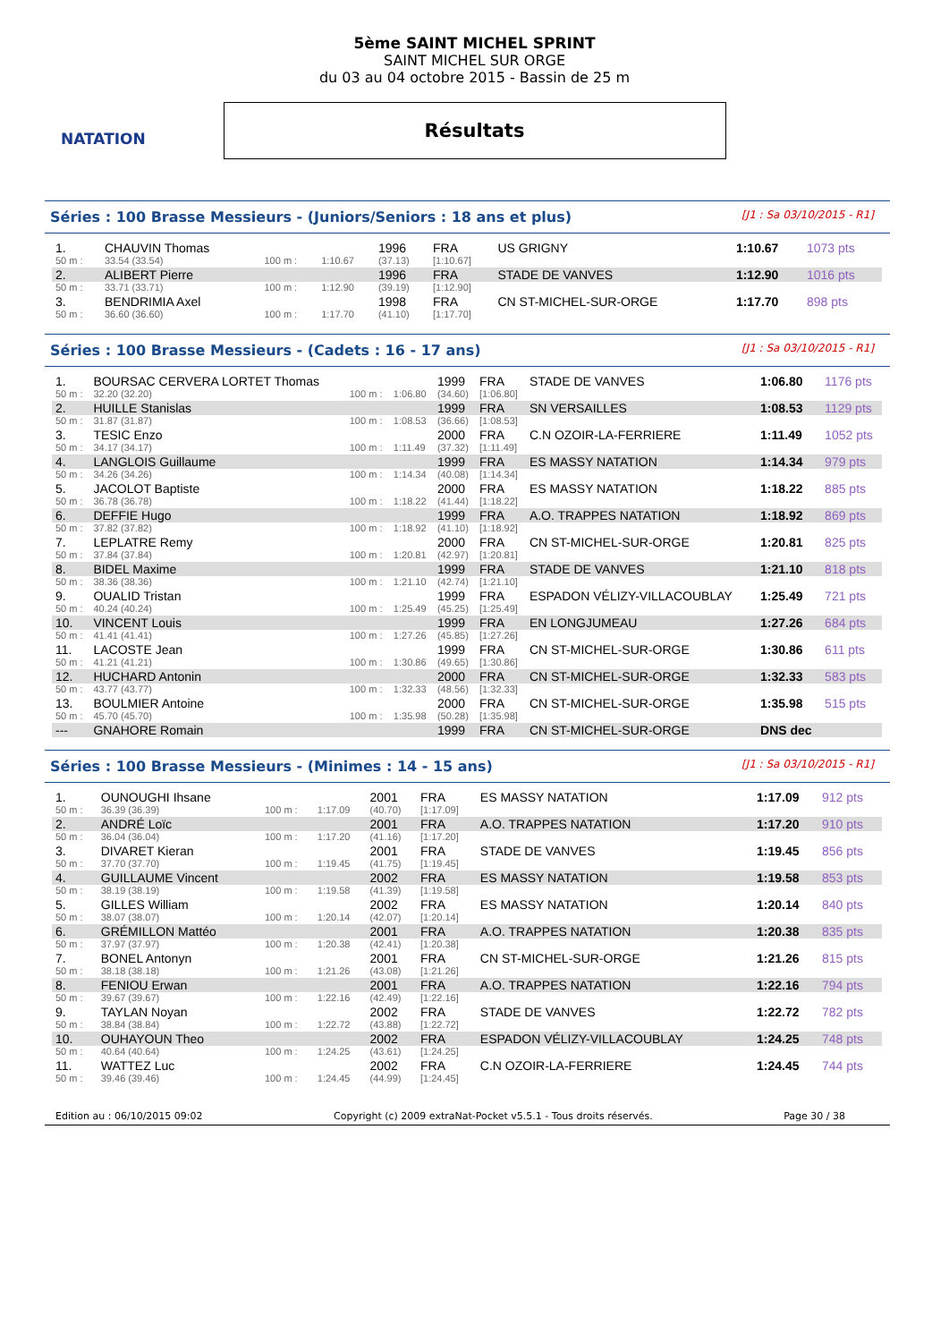NATATION
5ème SAINT MICHEL SPRINT
SAINT MICHEL SUR ORGE
du 03 au 04 octobre 2015 - Bassin de 25 m
Résultats
Séries : 100 Brasse Messieurs - (Juniors/Seniors : 18 ans et plus) [J1 : Sa 03/10/2015 - R1]
| 1. | CHAUVIN Thomas | | | 1996 | FRA | US GRIGNY | 1:10.67 | 1073 pts |
| 50 m : | 33.54 (33.54) | 100 m : | 1:10.67 | (37.13) | [1:10.67] | | | |
| 2. | ALIBERT Pierre | | | 1996 | FRA | STADE DE VANVES | 1:12.90 | 1016 pts |
| 50 m : | 33.71 (33.71) | 100 m : | 1:12.90 | (39.19) | [1:12.90] | | | |
| 3. | BENDRIMIA Axel | | | 1998 | FRA | CN ST-MICHEL-SUR-ORGE | 1:17.70 | 898 pts |
| 50 m : | 36.60 (36.60) | 100 m : | 1:17.70 | (41.10) | [1:17.70] | | | |
Séries : 100 Brasse Messieurs - (Cadets : 16 - 17 ans) [J1 : Sa 03/10/2015 - R1]
| 1. | BOURSAC CERVERA LORTET Thomas | | | 1999 | FRA | STADE DE VANVES | 1:06.80 | 1176 pts |
| 50 m : | 32.20 (32.20) | 100 m : | 1:06.80 | (34.60) | [1:06.80] | | | |
| 2. | HUILLE Stanislas | | | 1999 | FRA | SN VERSAILLES | 1:08.53 | 1129 pts |
| 50 m : | 31.87 (31.87) | 100 m : | 1:08.53 | (36.66) | [1:08.53] | | | |
| 3. | TESIC Enzo | | | 2000 | FRA | C.N OZOIR-LA-FERRIERE | 1:11.49 | 1052 pts |
| 50 m : | 34.17 (34.17) | 100 m : | 1:11.49 | (37.32) | [1:11.49] | | | |
| 4. | LANGLOIS Guillaume | | | 1999 | FRA | ES MASSY NATATION | 1:14.34 | 979 pts |
| 50 m : | 34.26 (34.26) | 100 m : | 1:14.34 | (40.08) | [1:14.34] | | | |
| 5. | JACOLOT Baptiste | | | 2000 | FRA | ES MASSY NATATION | 1:18.22 | 885 pts |
| 50 m : | 36.78 (36.78) | 100 m : | 1:18.22 | (41.44) | [1:18.22] | | | |
| 6. | DEFFIE Hugo | | | 1999 | FRA | A.O. TRAPPES NATATION | 1:18.92 | 869 pts |
| 50 m : | 37.82 (37.82) | 100 m : | 1:18.92 | (41.10) | [1:18.92] | | | |
| 7. | LEPLATRE Remy | | | 2000 | FRA | CN ST-MICHEL-SUR-ORGE | 1:20.81 | 825 pts |
| 50 m : | 37.84 (37.84) | 100 m : | 1:20.81 | (42.97) | [1:20.81] | | | |
| 8. | BIDEL Maxime | | | 1999 | FRA | STADE DE VANVES | 1:21.10 | 818 pts |
| 50 m : | 38.36 (38.36) | 100 m : | 1:21.10 | (42.74) | [1:21.10] | | | |
| 9. | OUALID Tristan | | | 1999 | FRA | ESPADON VÉLIZY-VILLACOUBLAY | 1:25.49 | 721 pts |
| 50 m : | 40.24 (40.24) | 100 m : | 1:25.49 | (45.25) | [1:25.49] | | | |
| 10. | VINCENT Louis | | | 1999 | FRA | EN LONGJUMEAU | 1:27.26 | 684 pts |
| 50 m : | 41.41 (41.41) | 100 m : | 1:27.26 | (45.85) | [1:27.26] | | | |
| 11. | LACOSTE Jean | | | 1999 | FRA | CN ST-MICHEL-SUR-ORGE | 1:30.86 | 611 pts |
| 50 m : | 41.21 (41.21) | 100 m : | 1:30.86 | (49.65) | [1:30.86] | | | |
| 12. | HUCHARD Antonin | | | 2000 | FRA | CN ST-MICHEL-SUR-ORGE | 1:32.33 | 583 pts |
| 50 m : | 43.77 (43.77) | 100 m : | 1:32.33 | (48.56) | [1:32.33] | | | |
| 13. | BOULMIER Antoine | | | 2000 | FRA | CN ST-MICHEL-SUR-ORGE | 1:35.98 | 515 pts |
| 50 m : | 45.70 (45.70) | 100 m : | 1:35.98 | (50.28) | [1:35.98] | | | |
| --- | GNAHORE Romain | | | 1999 | FRA | CN ST-MICHEL-SUR-ORGE | DNS dec | |
Séries : 100 Brasse Messieurs - (Minimes : 14 - 15 ans) [J1 : Sa 03/10/2015 - R1]
| 1. | OUNOUGHI Ihsane | | | 2001 | FRA | ES MASSY NATATION | 1:17.09 | 912 pts |
| 50 m : | 36.39 (36.39) | 100 m : | 1:17.09 | (40.70) | [1:17.09] | | | |
| 2. | ANDRÉ Loïc | | | 2001 | FRA | A.O. TRAPPES NATATION | 1:17.20 | 910 pts |
| 50 m : | 36.04 (36.04) | 100 m : | 1:17.20 | (41.16) | [1:17.20] | | | |
| 3. | DIVARET Kieran | | | 2001 | FRA | STADE DE VANVES | 1:19.45 | 856 pts |
| 50 m : | 37.70 (37.70) | 100 m : | 1:19.45 | (41.75) | [1:19.45] | | | |
| 4. | GUILLAUME Vincent | | | 2002 | FRA | ES MASSY NATATION | 1:19.58 | 853 pts |
| 50 m : | 38.19 (38.19) | 100 m : | 1:19.58 | (41.39) | [1:19.58] | | | |
| 5. | GILLES William | | | 2002 | FRA | ES MASSY NATATION | 1:20.14 | 840 pts |
| 50 m : | 38.07 (38.07) | 100 m : | 1:20.14 | (42.07) | [1:20.14] | | | |
| 6. | GRÉMILLON Mattéo | | | 2001 | FRA | A.O. TRAPPES NATATION | 1:20.38 | 835 pts |
| 50 m : | 37.97 (37.97) | 100 m : | 1:20.38 | (42.41) | [1:20.38] | | | |
| 7. | BONEL Antonyn | | | 2001 | FRA | CN ST-MICHEL-SUR-ORGE | 1:21.26 | 815 pts |
| 50 m : | 38.18 (38.18) | 100 m : | 1:21.26 | (43.08) | [1:21.26] | | | |
| 8. | FENIOU Erwan | | | 2001 | FRA | A.O. TRAPPES NATATION | 1:22.16 | 794 pts |
| 50 m : | 39.67 (39.67) | 100 m : | 1:22.16 | (42.49) | [1:22.16] | | | |
| 9. | TAYLAN Noyan | | | 2002 | FRA | STADE DE VANVES | 1:22.72 | 782 pts |
| 50 m : | 38.84 (38.84) | 100 m : | 1:22.72 | (43.88) | [1:22.72] | | | |
| 10. | OUHAYOUN Theo | | | 2002 | FRA | ESPADON VÉLIZY-VILLACOUBLAY | 1:24.25 | 748 pts |
| 50 m : | 40.64 (40.64) | 100 m : | 1:24.25 | (43.61) | [1:24.25] | | | |
| 11. | WATTEZ Luc | | | 2002 | FRA | C.N OZOIR-LA-FERRIERE | 1:24.45 | 744 pts |
| 50 m : | 39.46 (39.46) | 100 m : | 1:24.45 | (44.99) | [1:24.45] | | | |
Edition au : 06/10/2015 09:02 Copyright (c) 2009 extraNat-Pocket v5.5.1 - Tous droits réservés. Page 30 / 38